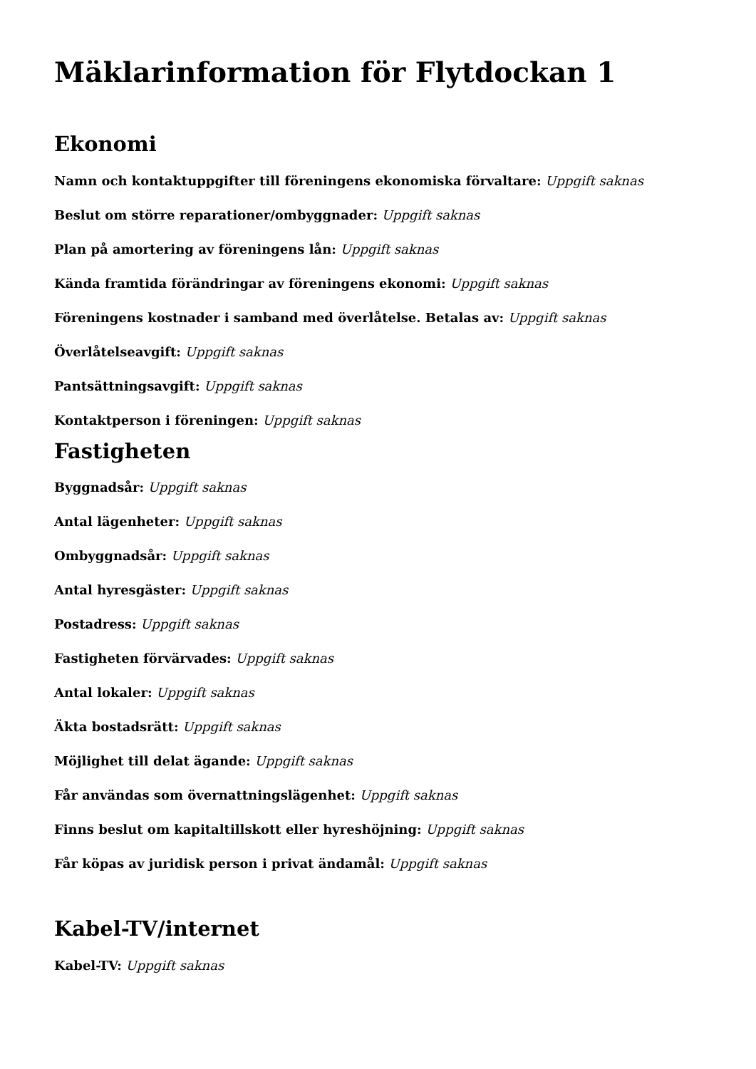Mäklarinformation för Flytdockan 1
Ekonomi
Namn och kontaktuppgifter till föreningens ekonomiska förvaltare: Uppgift saknas
Beslut om större reparationer/ombyggnader: Uppgift saknas
Plan på amortering av föreningens lån: Uppgift saknas
Kända framtida förändringar av föreningens ekonomi: Uppgift saknas
Föreningens kostnader i samband med överlåtelse. Betalas av: Uppgift saknas
Överlåtelseavgift: Uppgift saknas
Pantsättningsavgift: Uppgift saknas
Kontaktperson i föreningen: Uppgift saknas
Fastigheten
Byggnadsår: Uppgift saknas
Antal lägenheter: Uppgift saknas
Ombyggnadsår: Uppgift saknas
Antal hyresgäster: Uppgift saknas
Postadress: Uppgift saknas
Fastigheten förvärvades: Uppgift saknas
Antal lokaler: Uppgift saknas
Äkta bostadsrätt: Uppgift saknas
Möjlighet till delat ägande: Uppgift saknas
Får användas som övernattningslägenhet: Uppgift saknas
Finns beslut om kapitaltillskott eller hyreshöjning: Uppgift saknas
Får köpas av juridisk person i privat ändamål: Uppgift saknas
Kabel-TV/internet
Kabel-TV: Uppgift saknas